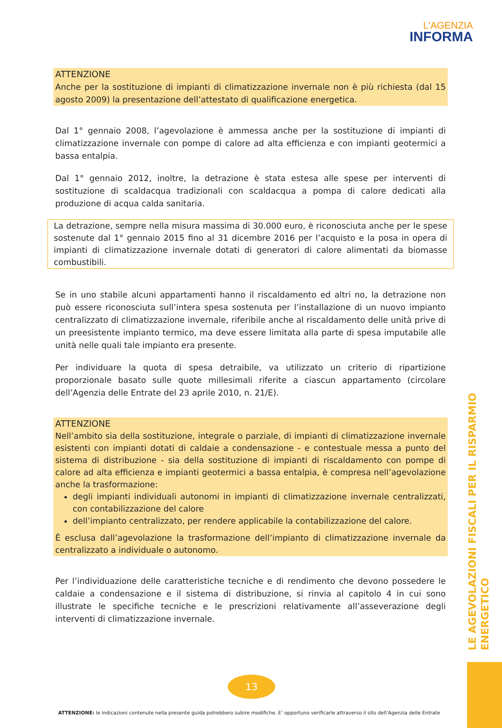L'AGENZIA
INFORMA
ATTENZIONE
Anche per la sostituzione di impianti di climatizzazione invernale non è più richiesta (dal 15 agosto 2009) la presentazione dell’attestato di qualificazione energetica.
Dal 1° gennaio 2008, l’agevolazione è ammessa anche per la sostituzione di impianti di climatizzazione invernale con pompe di calore ad alta efficienza e con impianti geotermici a bassa entalpia.
Dal 1° gennaio 2012, inoltre, la detrazione è stata estesa alle spese per interventi di sostituzione di scaldacqua tradizionali con scaldacqua a pompa di calore dedicati alla produzione di acqua calda sanitaria.
La detrazione, sempre nella misura massima di 30.000 euro, è riconosciuta anche per le spese sostenute dal 1° gennaio 2015 fino al 31 dicembre 2016 per l’acquisto e la posa in opera di impianti di climatizzazione invernale dotati di generatori di calore alimentati da biomasse combustibili.
Se in uno stabile alcuni appartamenti hanno il riscaldamento ed altri no, la detrazione non può essere riconosciuta sull’intera spesa sostenuta per l’installazione di un nuovo impianto centralizzato di climatizzazione invernale, riferibile anche al riscaldamento delle unità prive di un preesistente impianto termico, ma deve essere limitata alla parte di spesa imputabile alle unità nelle quali tale impianto era presente.
Per individuare la quota di spesa detraibile, va utilizzato un criterio di ripartizione proporzionale basato sulle quote millesimali riferite a ciascun appartamento (circolare dell’Agenzia delle Entrate del 23 aprile 2010, n. 21/E).
ATTENZIONE
Nell’ambito sia della sostituzione, integrale o parziale, di impianti di climatizzazione invernale esistenti con impianti dotati di caldaie a condensazione - e contestuale messa a punto del sistema di distribuzione - sia della sostituzione di impianti di riscaldamento con pompe di calore ad alta efficienza e impianti geotermici a bassa entalpia, è compresa nell’agevolazione anche la trasformazione:
degli impianti individuali autonomi in impianti di climatizzazione invernale centralizzati, con contabilizzazione del calore
dell’impianto centralizzato, per rendere applicabile la contabilizzazione del calore.
È esclusa dall’agevolazione la trasformazione dell’impianto di climatizzazione invernale da centralizzato a individuale o autonomo.
Per l’individuazione delle caratteristiche tecniche e di rendimento che devono possedere le caldaie a condensazione e il sistema di distribuzione, si rinvia al capitolo 4 in cui sono illustrate le specifiche tecniche e le prescrizioni relativamente all’asseverazione degli interventi di climatizzazione invernale.
LE AGEVOLAZIONI FISCALI PER IL RISPARMIO ENERGETICO
13
ATTENZIONE: le indicazioni contenute nella presente guida potrebbero subire modifiche. E’ opportuno verificarle attraverso il sito dell’Agenzia delle Entrate